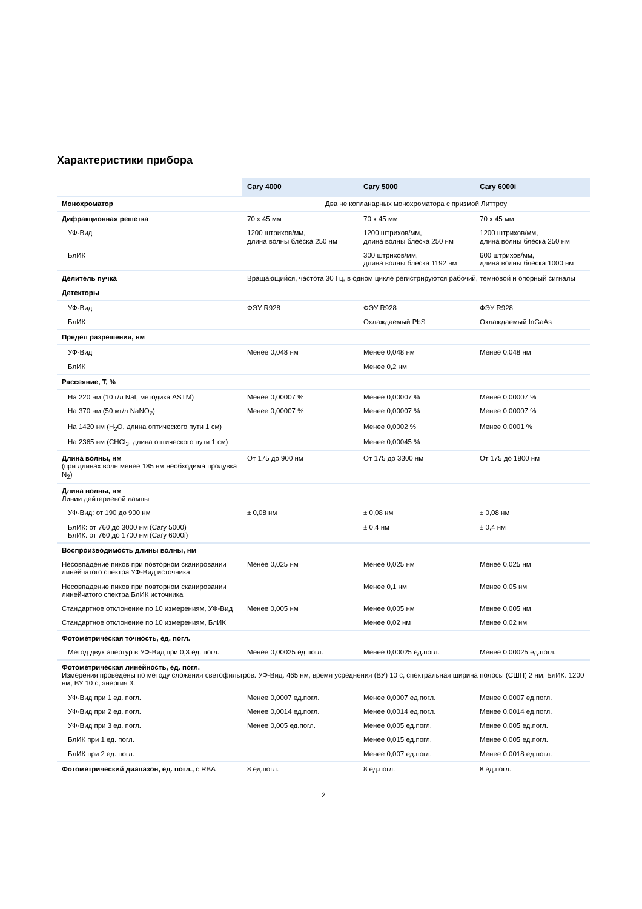Характеристики прибора
| | Cary 4000 | Cary 5000 | Cary 6000i |
| --- | --- | --- | --- |
| Монохроматор | Два не копланарных монохроматора с призмой Литтроу | | |
| Дифракционная решетка | 70 x 45 мм | 70 x 45 мм | 70 x 45 мм |
| УФ-Вид | 1200 штрихов/мм, длина волны блеска 250 нм | 1200 штрихов/мм, длина волны блеска 250 нм | 1200 штрихов/мм, длина волны блеска 250 нм |
| БлИК | | 300 штрихов/мм, длина волны блеска 1192 нм | 600 штрихов/мм, длина волны блеска 1000 нм |
| Делитель пучка | Вращающийся, частота 30 Гц, в одном цикле регистрируются рабочий, темновой и опорный сигналы | | |
| Детекторы | | | |
| УФ-Вид | ФЭУ R928 | ФЭУ R928 | ФЭУ R928 |
| БлИК | | Охлаждаемый PbS | Охлаждаемый InGaAs |
| Предел разрешения, нм | | | |
| УФ-Вид | Менее 0,048 нм | Менее 0,048 нм | Менее 0,048 нм |
| БлИК | | Менее 0,2 нм | |
| Рассеяние, T, % | | | |
| На 220 нм (10 г/л NaI, методика ASTM) | Менее 0,00007 % | Менее 0,00007 % | Менее 0,00007 % |
| На 370 нм (50 мг/л NaNO<sub>2</sub>) | Менее 0,00007 % | Менее 0,00007 % | Менее 0,00007 % |
| На 1420 нм (H<sub>2</sub>O, длина оптического пути 1 см) | | Менее 0,0002 % | Менее 0,0001 % |
| На 2365 нм (CHCl<sub>3</sub>, длина оптического пути 1 см) | | Менее 0,00045 % | |
| Длина волны, нм (при длинах волн менее 185 нм необходима продувка N<sub>2</sub>) | От 175 до 900 нм | От 175 до 3300 нм | От 175 до 1800 нм |
| Длина волны, нм Линии дейтериевой лампы | | | |
| УФ-Вид: от 190 до 900 нм | ± 0,08 нм | ± 0,08 нм | ± 0,08 нм |
| БлИК: от 760 до 3000 нм (Cary 5000) БлИК: от 760 до 1700 нм (Cary 6000i) | | ± 0,4 нм | ± 0,4 нм |
| Воспроизводимость длины волны, нм | | | |
| Несовпадение пиков при повторном сканировании линейчатого спектра УФ-Вид источника | Менее 0,025 нм | Менее 0,025 нм | Менее 0,025 нм |
| Несовпадение пиков при повторном сканировании линейчатого спектра БлИК источника | | Менее 0,1 нм | Менее 0,05 нм |
| Стандартное отклонение по 10 измерениям, УФ-Вид | Менее 0,005 нм | Менее 0,005 нм | Менее 0,005 нм |
| Стандартное отклонение по 10 измерениям, БлИК | | Менее 0,02 нм | Менее 0,02 нм |
| Фотометрическая точность, ед. погл. | | | |
| Метод двух апертур в УФ-Вид при 0,3 ед. погл. | Менее 0,00025 ед.погл. | Менее 0,00025 ед.погл. | Менее 0,00025 ед.погл. |
| Фотометрическая линейность, ед. погл. Измерения проведены по методу сложения светофильтров. УФ-Вид: 465 нм, время усреднения (ВУ) 10 с, спектральная ширина полосы (СШП) 2 нм; БлИК: 1200 нм, ВУ 10 с, энергия 3. | | | |
| УФ-Вид при 1 ед. погл. | Менее 0,0007 ед.погл. | Менее 0,0007 ед.погл. | Менее 0,0007 ед.погл. |
| УФ-Вид при 2 ед. погл. | Менее 0,0014 ед.погл. | Менее 0,0014 ед.погл. | Менее 0,0014 ед.погл. |
| УФ-Вид при 3 ед. погл. | Менее 0,005 ед.погл. | Менее 0,005 ед.погл. | Менее 0,005 ед.погл. |
| БлИК при 1 ед. погл. | | Менее 0,015 ед.погл. | Менее 0,005 ед.погл. |
| БлИК при 2 ед. погл. | | Менее 0,007 ед.погл. | Менее 0,0018 ед.погл. |
| Фотометрический диапазон, ед. погл., с RBA | 8 ед.погл. | 8 ед.погл. | 8 ед.погл. |
2